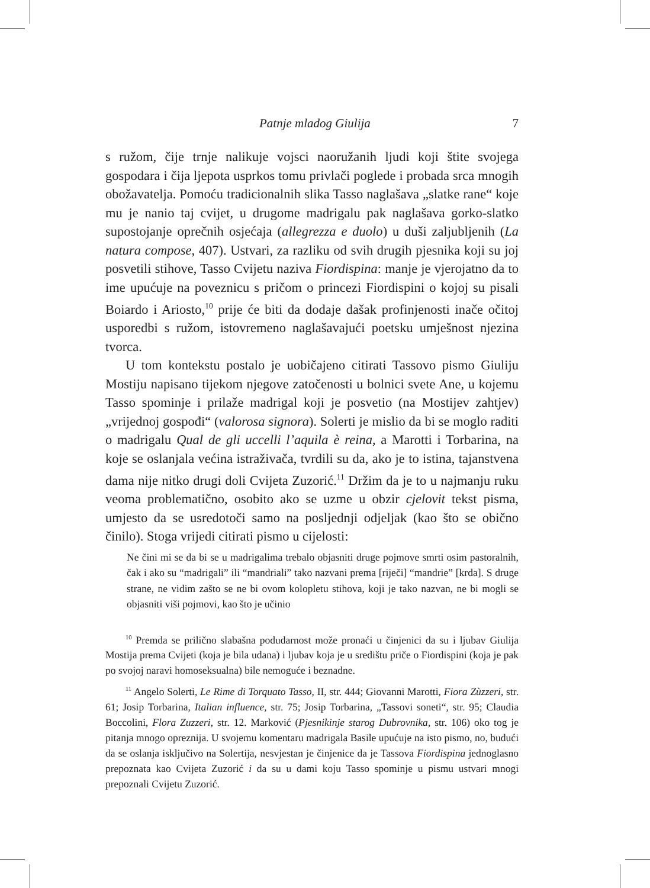Patnje mladog Giulija 7
s ružom, čije trnje nalikuje vojsci naoružanih ljudi koji štite svojega gospodara i čija ljepota usprkos tomu privlači poglede i probada srca mnogih obožavatelja. Pomoću tradicionalnih slika Tasso naglašava „slatke rane“ koje mu je nanio taj cvijet, u drugome madrigalu pak naglašava gorko-slatko supostojanje oprečnih osjećaja (allegrezza e duolo) u duši zaljubljenih (La natura compose, 407). Ustvari, za razliku od svih drugih pjesnika koji su joj posvetili stihove, Tasso Cvijetu naziva Fiordispina: manje je vjerojatno da to ime upućuje na poveznicu s pričom o princezi Fiordispini o kojoj su pisali Boiardo i Ariosto,<sup>10</sup> prije će biti da dodaje dašak profinjenosti inače očitoj usporedbi s ružom, istovremeno naglašavajući poetsku umješnost njezina tvorca.
U tom kontekstu postalo je uobičajeno citirati Tassovo pismo Giuliju Mostiju napisano tijekom njegove zatočenosti u bolnici svete Ane, u kojemu Tasso spominje i prilaže madrigal koji je posvetio (na Mostijev zahtjev) „vrijednoj gospođi“ (valorosa signora). Solerti je mislio da bi se moglo raditi o madrigalu Qual de gli uccelli l’aquila è reina, a Marotti i Torbarina, na koje se oslanjala većina istraživača, tvrdili su da, ako je to istina, tajanstvena dama nije nitko drugi doli Cvijeta Zuzorić.<sup>11</sup> Držim da je to u najmanju ruku veoma problematično, osobito ako se uzme u obzir cjelovit tekst pisma, umjesto da se usredotoči samo na posljednji odjeljak (kao što se obično činilo). Stoga vrijedi citirati pismo u cijelosti:
Ne čini mi se da bi se u madrigalima trebalo objasniti druge pojmove smrti osim pastoralnih, čak i ako su “madrigali” ili “mandriali” tako nazvani prema [riječi] “mandrie” [krda]. S druge strane, ne vidim zašto se ne bi ovom kolopletu stihova, koji je tako nazvan, ne bi mogli se objasniti viši pojmovi, kao što je učinio
<sup>10</sup> Premda se prilično slabašna podudarnost može pronaći u činjenici da su i ljubav Giulija Mostija prema Cvijeti (koja je bila udana) i ljubav koja je u središtu priče o Fiordispini (koja je pak po svojoj naravi homoseksualna) bile nemoguće i beznadne.
<sup>11</sup> Angelo Solerti, Le Rime di Torquato Tasso, II, str. 444; Giovanni Marotti, Fiora Zùzzeri, str. 61; Josip Torbarina, Italian influence, str. 75; Josip Torbarina, „Tassovi soneti“, str. 95; Claudia Boccolini, Flora Zuzzeri, str. 12. Marković (Pjesnikinje starog Dubrovnika, str. 106) oko tog je pitanja mnogo oprezniјa. U svojemu komentaru madrigala Basile upućuje na isto pismo, no, budući da se oslanja isključivo na Solertija, nesvjestan je činjenice da je Tassova Fiordispina jednoglasno prepoznata kao Cvijeta Zuzorić i da su u dami koju Tasso spominje u pismu ustvari mnogi prepoznali Cvijetu Zuzorić.